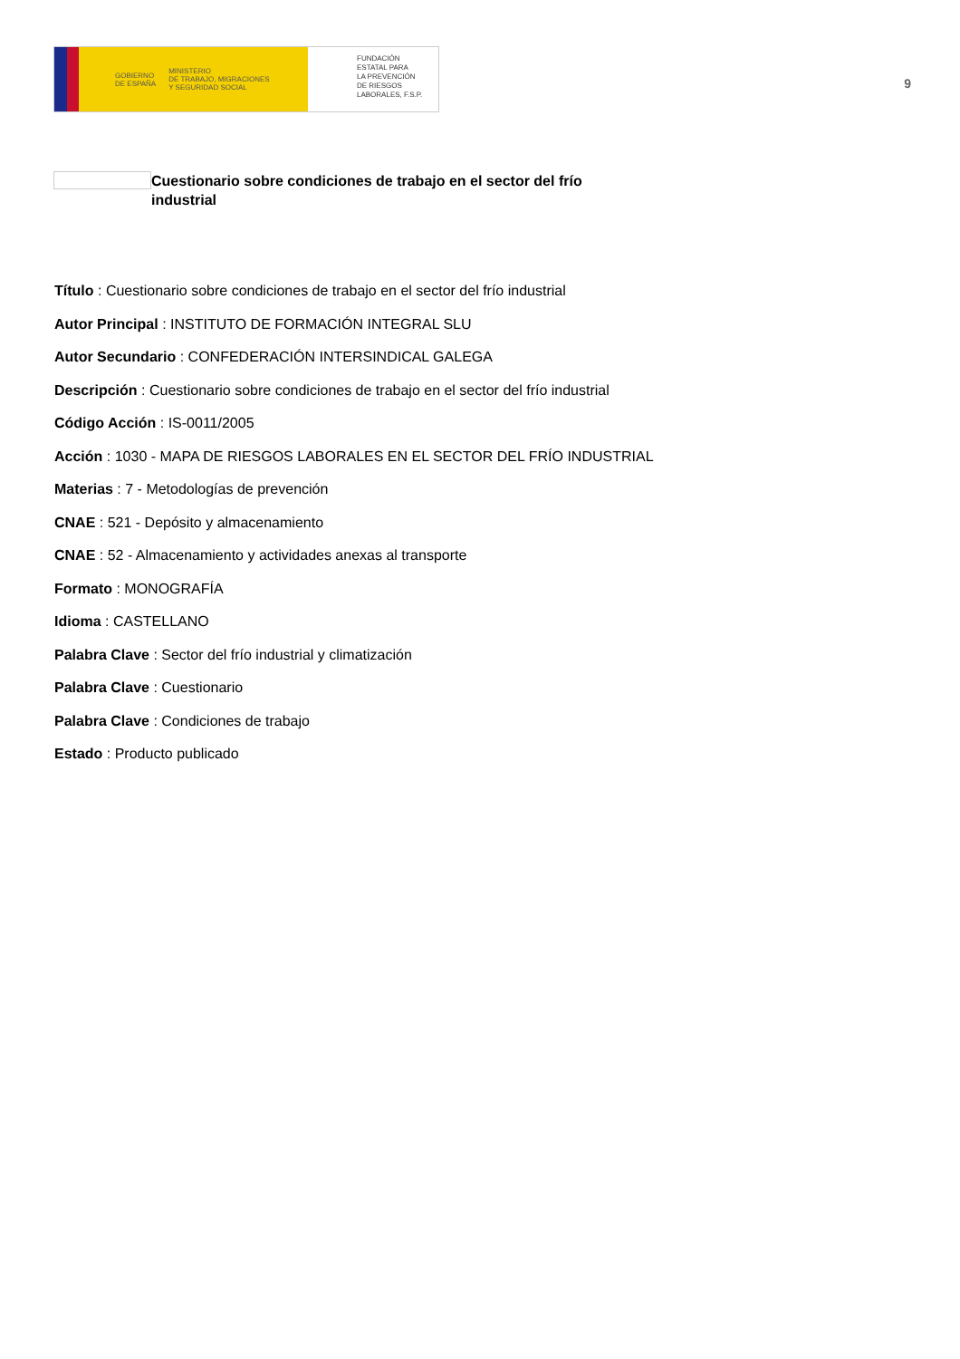GOBIERNO
DE ESPAÑA MINISTERIO
DE TRABAJO, MIGRACIONES
Y SEGURIDAD SOCIAL
FUNDACIÓN
ESTATAL PARA
LA PREVENCIÓN
DE RIESGOS
LABORALES, F.S.P.
9
Cuestionario sobre condiciones de trabajo en el sector del frío industrial
Título : Cuestionario sobre condiciones de trabajo en el sector del frío industrial
Autor Principal : INSTITUTO DE FORMACIÓN INTEGRAL SLU
Autor Secundario : CONFEDERACIÓN INTERSINDICAL GALEGA
Descripción : Cuestionario sobre condiciones de trabajo en el sector del frío industrial
Código Acción : IS-0011/2005
Acción : 1030 - MAPA DE RIESGOS LABORALES EN EL SECTOR DEL FRÍO INDUSTRIAL
Materias : 7 - Metodologías de prevención
CNAE : 521 - Depósito y almacenamiento
CNAE : 52 - Almacenamiento y actividades anexas al transporte
Formato : MONOGRAFÍA
Idioma : CASTELLANO
Palabra Clave : Sector del frío industrial y climatización
Palabra Clave : Cuestionario
Palabra Clave : Condiciones de trabajo
Estado : Producto publicado